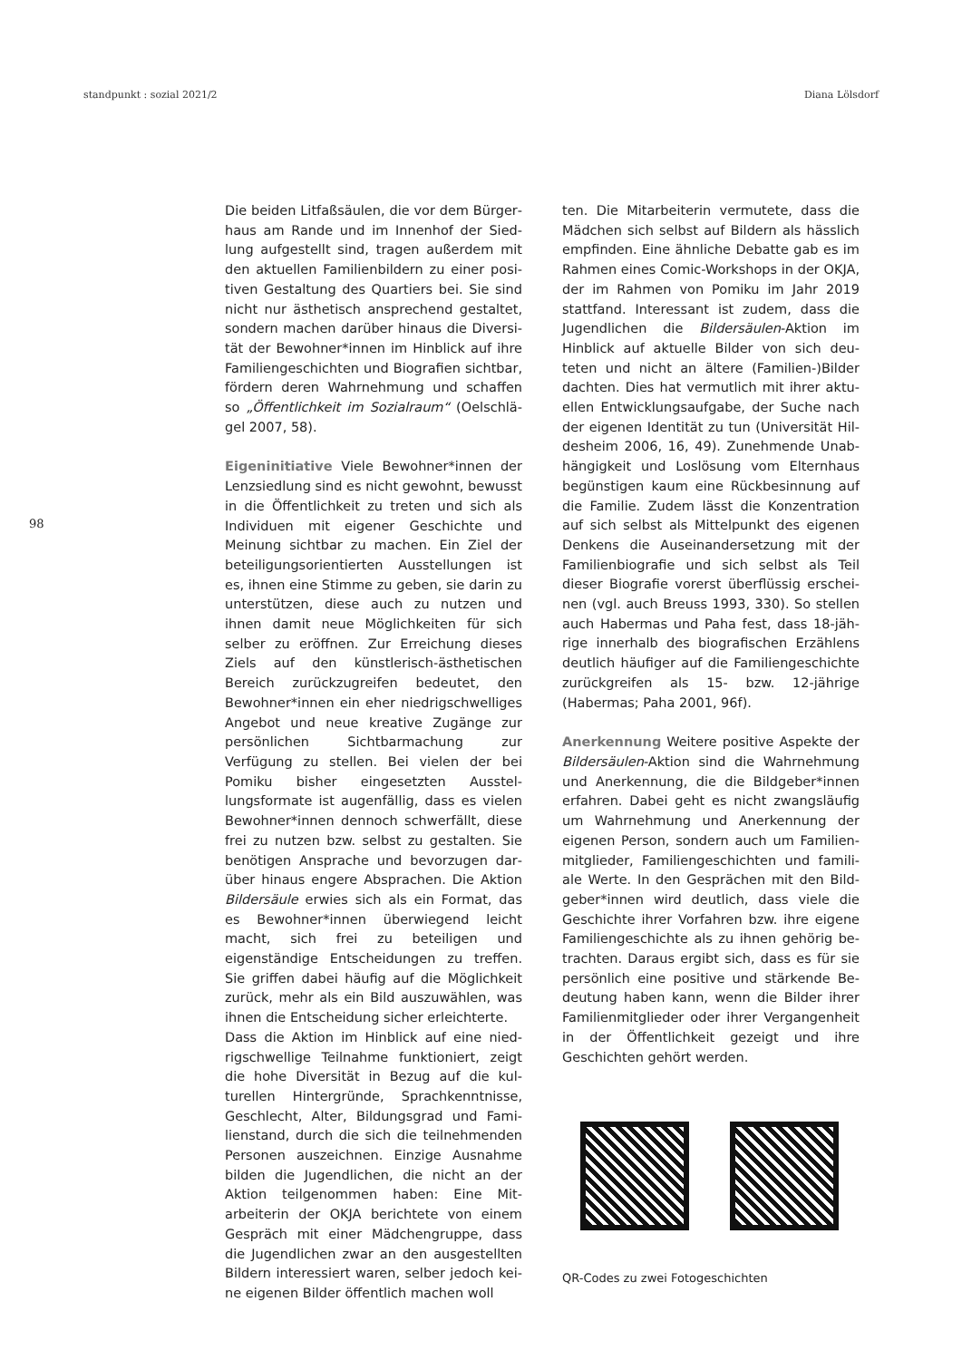standpunkt : sozial 2021/2 Diana Lölsdorf
98
Die beiden Litfaßsäulen, die vor dem Bürger­haus am Rande und im Innenhof der Sied­lung aufgestellt sind, tragen außerdem mit den aktuellen Familienbildern zu einer posi­tiven Gestaltung des Quartiers bei. Sie sind nicht nur ästhetisch ansprechend gestaltet, sondern machen darüber hinaus die Diversi­tät der Bewohner*innen im Hinblick auf ihre Familiengeschichten und Biografien sichtbar, fördern deren Wahrnehmung und schaffen so „Öffentlichkeit im Sozialraum“ (Oelschlä­gel 2007, 58).
Eigeninitiative Viele Bewohner*innen der Lenzsiedlung sind es nicht gewohnt, be­wusst in die Öffentlichkeit zu treten und sich als Individuen mit eigener Geschichte und Meinung sichtbar zu machen. Ein Ziel der be­teiligungsorientierten Ausstellungen ist es, ihnen eine Stimme zu geben, sie darin zu un­terstützen, diese auch zu nutzen und ihnen damit neue Möglichkeiten für sich selber zu eröffnen. Zur Erreichung dieses Ziels auf den künstlerisch-ästhetischen Bereich zurückzu­greifen bedeutet, den Bewohner*innen ein eher niedrigschwelliges Angebot und neue kreative Zugänge zur persönlichen Sichtbar­machung zur Verfügung zu stellen. Bei vielen der bei Pomiku bisher eingesetzten Ausstel­lungsformate ist augenfällig, dass es vielen Bewohner*innen dennoch schwerfällt, diese frei zu nutzen bzw. selbst zu gestalten. Sie benötigen Ansprache und bevorzugen dar­über hinaus engere Absprachen. Die Aktion Bildersäule erwies sich als ein Format, das es Bewohner*innen überwiegend leicht macht, sich frei zu beteiligen und eigenständige Entscheidungen zu treffen. Sie griffen dabei häufig auf die Möglichkeit zurück, mehr als ein Bild auszuwählen, was ihnen die Ent­scheidung sicher erleichterte.
Dass die Aktion im Hinblick auf eine nied­rigschwellige Teilnahme funktioniert, zeigt die hohe Diversität in Bezug auf die kul­turellen Hintergründe, Sprachkenntnisse, Geschlecht, Alter, Bildungsgrad und Fami­lienstand, durch die sich die teilnehmenden Personen auszeichnen. Einzige Ausnahme bilden die Jugendlichen, die nicht an der Aktion teilgenommen haben: Eine Mit­arbeiterin der OKJA berichtete von einem Gespräch mit einer Mädchengruppe, dass die Jugendlichen zwar an den ausgestellten Bildern interessiert waren, selber jedoch kei­ne eigenen Bilder öffentlich machen woll­
ten. Die Mitarbeiterin vermutete, dass die Mädchen sich selbst auf Bildern als hässlich empfinden. Eine ähnliche Debatte gab es im Rahmen eines Comic-Workshops in der OKJA, der im Rahmen von Pomiku im Jahr 2019 stattfand. Interessant ist zudem, dass die Jugendlichen die Bildersäulen-Aktion im Hinblick auf aktuelle Bilder von sich deu­teten und nicht an ältere (Familien-)Bilder dachten. Dies hat vermutlich mit ihrer aktu­ellen Entwicklungsaufgabe, der Suche nach der eigenen Identität zu tun (Universität Hil­desheim 2006, 16, 49). Zunehmende Unab­hängigkeit und Loslösung vom Elternhaus begünstigen kaum eine Rückbesinnung auf die Familie. Zudem lässt die Konzentration auf sich selbst als Mittelpunkt des eigenen Denkens die Auseinandersetzung mit der Familienbiografie und sich selbst als Teil dieser Biografie vorerst überflüssig erschei­nen (vgl. auch Breuss 1993, 330). So stellen auch Habermas und Paha fest, dass 18-jäh­rige innerhalb des biografischen Erzählens deutlich häufiger auf die Familiengeschich­te zurückgreifen als 15- bzw. 12-jährige (Habermas; Paha 2001, 96f).
Anerkennung Weitere positive Aspekte der Bildersäulen-Aktion sind die Wahrnehmung und Anerkennung, die die Bildgeber*innen erfahren. Dabei geht es nicht zwangsläufig um Wahrnehmung und Anerkennung der eigenen Person, sondern auch um Familien­mitglieder, Familiengeschichten und famili­ale Werte. In den Gesprächen mit den Bild­geber*innen wird deutlich, dass viele die Geschichte ihrer Vorfahren bzw. ihre eigene Familiengeschichte als zu ihnen gehörig be­trachten. Daraus ergibt sich, dass es für sie persönlich eine positive und stärkende Be­deutung haben kann, wenn die Bilder ihrer Familienmitglieder oder ihrer Vergangen­heit in der Öffentlichkeit gezeigt und ihre Geschichten gehört werden.
QR-Codes zu zwei Fotogeschichten